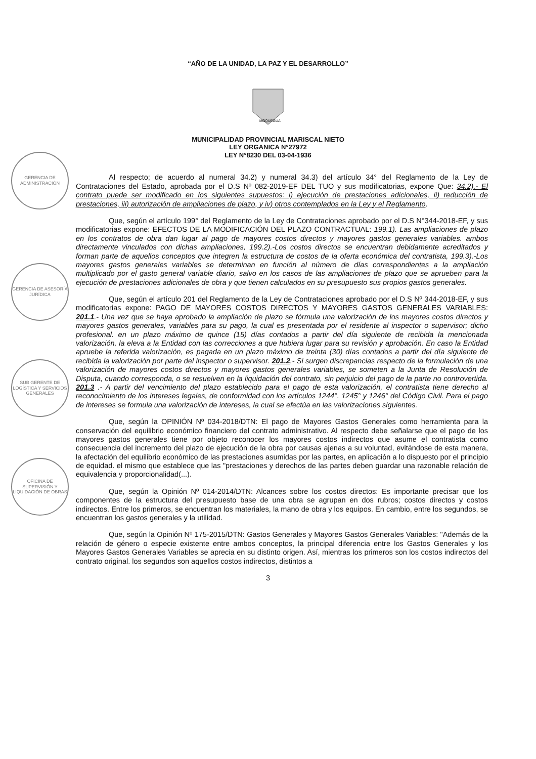“AÑO DE LA UNIDAD, LA PAZ Y EL DESARROLLO”
MOQUEGUA
MUNICIPALIDAD PROVINCIAL MARISCAL NIETO
LEY ORGANICA N°27972
LEY N°8230 DEL 03-04-1936
GERENCIA DE ADMINISTRACIÓN
GERENCIA DE ASESORÍA JURÍDICA
SUB GERENTE DE LOGÍSTICA Y SERVICIOS GENERALES
OFICINA DE SUPERVISIÓN Y LIQUIDACIÓN DE OBRAS
Al respecto; de acuerdo al numeral 34.2) y numeral 34.3) del artículo 34° del Reglamento de la Ley de Contrataciones del Estado, aprobada por el D.S Nº 082-2019-EF DEL TUO y sus modificatorias, expone Que: 34.2).- El contrato puede ser modificado en los siguientes supuestos: i) ejecución de prestaciones adicionales, ii) reducción de prestaciones, iii) autorización de ampliaciones de plazo, y iv) otros contemplados en la Ley y el Reglamento.
Que, según el artículo 199° del Reglamento de la Ley de Contrataciones aprobado por el D.S N°344-2018-EF, y sus modificatorias expone: EFECTOS DE LA MODIFICACIÓN DEL PLAZO CONTRACTUAL: 199.1). Las ampliaciones de plazo en los contratos de obra dan lugar al pago de mayores costos directos y mayores gastos generales variables. ambos directamente vinculados con dichas ampliaciones, 199.2).-Los costos directos se encuentran debidamente acreditados y forman parte de aquellos conceptos que integren la estructura de costos de la oferta económica del contratista, 199.3).-Los mayores gastos generales variables se determinan en función al número de días correspondientes a la ampliación multiplicado por el gasto general variable diario, salvo en los casos de las ampliaciones de plazo que se aprueben para la ejecución de prestaciones adicionales de obra y que tienen calculados en su presupuesto sus propios gastos generales.
Que, según el artículo 201 del Reglamento de la Ley de Contrataciones aprobado por el D.S Nº 344-2018-EF, y sus modificatorias expone: PAGO DE MAYORES COSTOS DIRECTOS Y MAYORES GASTOS GENERALES VARIABLES: 201.1.- Una vez que se haya aprobado la ampliación de plazo se fórmula una valorización de los mayores costos directos y mayores gastos generales, variables para su pago, la cual es presentada por el residente al inspector o supervisor; dicho profesional. en un plazo máximo de quince (15) días contados a partir del día siguiente de recibida la mencionada valorización, la eleva a la Entidad con las correcciones a que hubiera lugar para su revisión y aprobación. En caso la Entidad apruebe la referida valorización, es pagada en un plazo máximo de treinta (30) días contados a partir del día siguiente de recibida la valorización por parte del inspector o supervisor. 201.2.- Si surgen discrepancias respecto de la formulación de una valorización de mayores costos directos y mayores gastos generales variables, se someten a la Junta de Resolución de Disputa, cuando corresponda, o se resuelven en la liquidación del contrato, sin perjuicio del pago de la parte no controvertida. 201.3 .- A partir del vencimiento del plazo establecido para el pago de esta valorización, el contratista tiene derecho al reconocimiento de los intereses legales, de conformidad con los artículos 1244°. 1245° y 1246° del Código Civil. Para el pago de intereses se formula una valorización de intereses, la cual se efectúa en las valorizaciones siguientes.
Que, según la OPINIÓN Nº 034-2018/DTN: El pago de Mayores Gastos Generales como herramienta para la conservación del equilibrio económico financiero del contrato administrativo. Al respecto debe señalarse que el pago de los mayores gastos generales tiene por objeto reconocer los mayores costos indirectos que asume el contratista como consecuencia del incremento del plazo de ejecución de la obra por causas ajenas a su voluntad, evitándose de esta manera, la afectación del equilibrio económico de las prestaciones asumidas por las partes, en aplicación a lo dispuesto por el principio de equidad. el mismo que establece que las "prestaciones y derechos de las partes deben guardar una razonable relación de equivalencia y proporcionalidad(...).
Que, según la Opinión Nº 014-2014/DTN: Alcances sobre los costos directos: Es importante precisar que los componentes de la estructura del presupuesto base de una obra se agrupan en dos rubros; costos directos y costos indirectos. Entre los primeros, se encuentran los materiales, la mano de obra y los equipos. En cambio, entre los segundos, se encuentran los gastos generales y la utilidad.
Que, según la Opinión Nº 175-2015/DTN: Gastos Generales y Mayores Gastos Generales Variables: "Además de la relación de género o especie existente entre ambos conceptos, la principal diferencia entre los Gastos Generales y los Mayores Gastos Generales Variables se aprecia en su distinto origen. Así, mientras los primeros son los costos indirectos del contrato original. los segundos son aquellos costos indirectos, distintos a
3